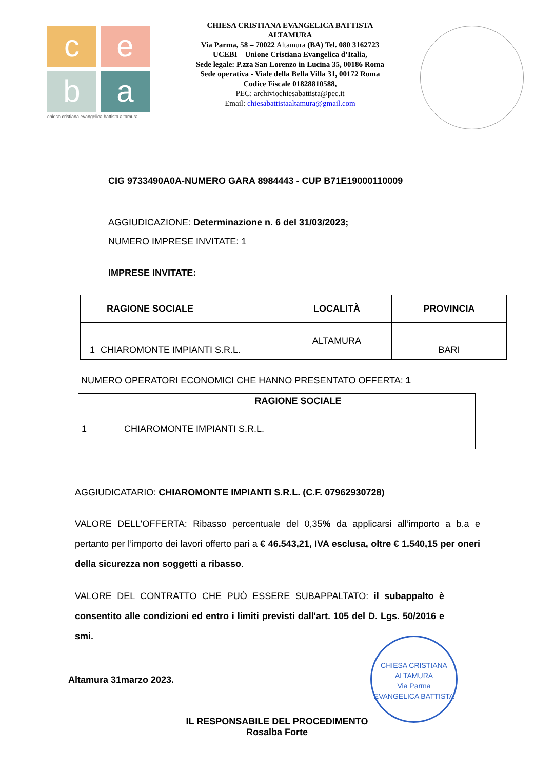c
e
b
a
chiesa cristiana evangelica battista altamura
CHIESA CRISTIANA EVANGELICA BATTISTA
ALTAMURA
Via Parma, 58 – 70022 Altamura (BA) Tel. 080 3162723
UCEBI – Unione Cristiana Evangelica d’Italia,
Sede legale: P.zza San Lorenzo in Lucina 35, 00186 Roma
Sede operativa - Viale della Bella Villa 31, 00172 Roma
Codice Fiscale 01828810588,
PEC: archiviochiesabattista@pec.it
Email: chiesabattistaaltamura@gmail.com
CIG 9733490A0A-NUMERO GARA 8984443 - CUP B71E19000110009
AGGIUDICAZIONE: Determinazione n. 6 del 31/03/2023;
NUMERO IMPRESE INVITATE: 1
IMPRESE INVITATE:
| | RAGIONE SOCIALE | LOCALITÀ | PROVINCIA |
| --- | --- | --- | --- |
| 1 | CHIAROMONTE IMPIANTI S.R.L. | ALTAMURA | BARI |
NUMERO OPERATORI ECONOMICI CHE HANNO PRESENTATO OFFERTA: 1
| | RAGIONE SOCIALE |
| --- | --- |
| 1 | CHIAROMONTE IMPIANTI S.R.L. |
AGGIUDICATARIO: CHIAROMONTE IMPIANTI S.R.L. (C.F. 07962930728)
VALORE DELL'OFFERTA: Ribasso percentuale del 0,35% da applicarsi all’importo a b.a e pertanto per l’importo dei lavori offerto pari a € 46.543,21, IVA esclusa, oltre € 1.540,15 per oneri della sicurezza non soggetti a ribasso.
VALORE DEL CONTRATTO CHE PUÒ ESSERE SUBAPPALTATO: il subappalto è consentito alle condizioni ed entro i limiti previsti dall'art. 105 del D. Lgs. 50/2016 e smi.
Altamura 31marzo 2023.
IL RESPONSABILE DEL PROCEDIMENTO
Rosalba Forte
CHIESA CRISTIANA
ALTAMURA
Via Parma
EVANGELICA BATTISTA